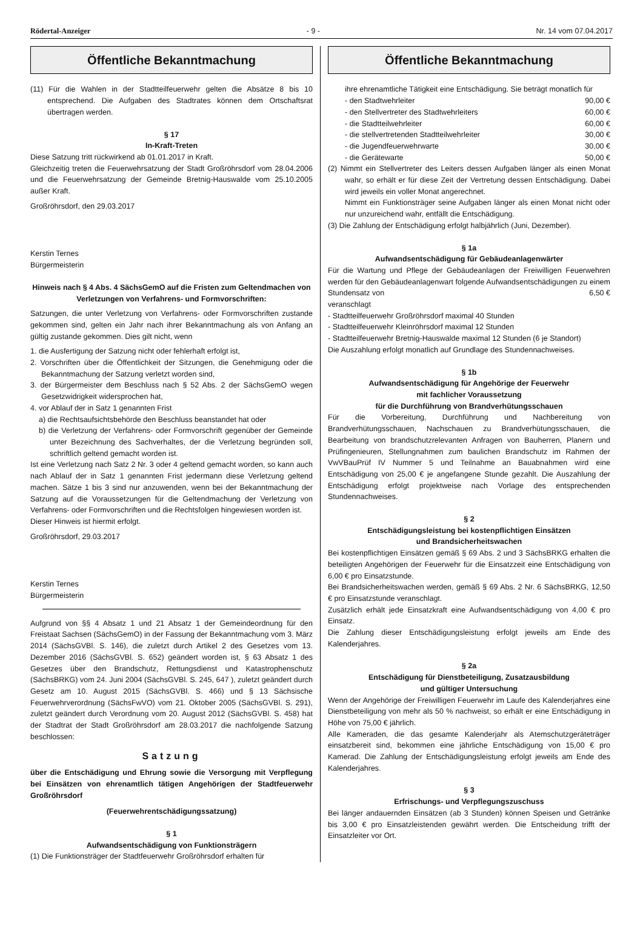Rödertal-Anzeiger - 9 - Nr. 14 vom 07.04.2017
Öffentliche Bekanntmachung
(11) Für die Wahlen in der Stadtteilfeuerwehr gelten die Absätze 8 bis 10 entsprechend. Die Aufgaben des Stadtrates können dem Ortschaftsrat übertragen werden.
§ 17
In-Kraft-Treten
Diese Satzung tritt rückwirkend ab 01.01.2017 in Kraft.
Gleichzeitig treten die Feuerwehrsatzung der Stadt Großröhrsdorf vom 28.04.2006 und die Feuerwehrsatzung der Gemeinde Bretnig-Hauswalde vom 25.10.2005 außer Kraft.
Großröhrsdorf, den 29.03.2017
Kerstin Ternes
Bürgermeisterin
Hinweis nach § 4 Abs. 4 SächsGemO auf die Fristen zum Geltendmachen von Verletzungen von Verfahrens- und Formvorschriften:
Satzungen, die unter Verletzung von Verfahrens- oder Formvorschriften zustande gekommen sind, gelten ein Jahr nach ihrer Bekanntmachung als von Anfang an gültig zustande gekommen. Dies gilt nicht, wenn
1. die Ausfertigung der Satzung nicht oder fehlerhaft erfolgt ist,
2. Vorschriften über die Öffentlichkeit der Sitzungen, die Genehmigung oder die Bekanntmachung der Satzung verletzt worden sind,
3. der Bürgermeister dem Beschluss nach § 52 Abs. 2 der SächsGemO wegen Gesetzwidrigkeit widersprochen hat,
4. vor Ablauf der in Satz 1 genannten Frist
a) die Rechtsaufsichtsbehörde den Beschluss beanstandet hat oder
b) die Verletzung der Verfahrens- oder Formvorschrift gegenüber der Gemeinde unter Bezeichnung des Sachverhaltes, der die Verletzung begründen soll, schriftlich geltend gemacht worden ist.
Ist eine Verletzung nach Satz 2 Nr. 3 oder 4 geltend gemacht worden, so kann auch nach Ablauf der in Satz 1 genannten Frist jedermann diese Verletzung geltend machen. Sätze 1 bis 3 sind nur anzuwenden, wenn bei der Bekanntmachung der Satzung auf die Voraussetzungen für die Geltendmachung der Verletzung von Verfahrens- oder Formvorschriften und die Rechtsfolgen hingewiesen worden ist.
Dieser Hinweis ist hiermit erfolgt.
Großröhrsdorf, 29.03.2017
Kerstin Ternes
Bürgermeisterin
Aufgrund von §§ 4 Absatz 1 und 21 Absatz 1 der Gemeindeordnung für den Freistaat Sachsen (SächsGemO) in der Fassung der Bekanntmachung vom 3. März 2014 (SächsGVBl. S. 146), die zuletzt durch Artikel 2 des Gesetzes vom 13. Dezember 2016 (SächsGVBl. S. 652) geändert worden ist, § 63 Absatz 1 des Gesetzes über den Brandschutz, Rettungsdienst und Katastrophenschutz (SächsBRKG) vom 24. Juni 2004 (SächsGVBl. S. 245, 647 ), zuletzt geändert durch Gesetz am 10. August 2015 (SächsGVBl. S. 466) und § 13 Sächsische Feuerwehrverordnung (SächsFwVO) vom 21. Oktober 2005 (SächsGVBl. S. 291), zuletzt geändert durch Verordnung vom 20. August 2012 (SächsGVBl. S. 458) hat der Stadtrat der Stadt Großröhrsdorf am 28.03.2017 die nachfolgende Satzung beschlossen:
Satzung
über die Entschädigung und Ehrung sowie die Versorgung mit Verpflegung bei Einsätzen von ehrenamtlich tätigen Angehörigen der Stadtfeuerwehr Großröhrsdorf
(Feuerwehrentschädigungssatzung)
§ 1
Aufwandsentschädigung von Funktionsträgern
(1) Die Funktionsträger der Stadtfeuerwehr Großröhrsdorf erhalten für
Öffentliche Bekanntmachung
ihre ehrenamtliche Tätigkeit eine Entschädigung. Sie beträgt monatlich für
- den Stadtwehrleiter 90,00 €
- den Stellvertreter des Stadtwehrleiters 60,00 €
- die Stadtteilwehrleiter 60,00 €
- die stellvertretenden Stadtteilwehrleiter 30,00 €
- die Jugendfeuerwehrwarte 30,00 €
- die Gerätewarte 50,00 €
(2) Nimmt ein Stellvertreter des Leiters dessen Aufgaben länger als einen Monat wahr, so erhält er für diese Zeit der Vertretung dessen Entschädigung. Dabei wird jeweils ein voller Monat angerechnet.
Nimmt ein Funktionsträger seine Aufgaben länger als einen Monat nicht oder nur unzureichend wahr, entfällt die Entschädigung.
(3) Die Zahlung der Entschädigung erfolgt halbjährlich (Juni, Dezember).
§ 1a
Aufwandsentschädigung für Gebäudeanlagenwärter
Für die Wartung und Pflege der Gebäudeanlagen der Freiwilligen Feuerwehren werden für den Gebäudeanlagenwart folgende Aufwandsentschädigungen zu einem Stundensatz von 6,50 €
veranschlagt
- Stadtteilfeuerwehr Großröhrsdorf maximal 40 Stunden
- Stadtteilfeuerwehr Kleinröhrsdorf maximal 12 Stunden
- Stadtteilfeuerwehr Bretnig-Hauswalde maximal 12 Stunden (6 je Standort)
Die Auszahlung erfolgt monatlich auf Grundlage des Stundennachweises.
§ 1b
Aufwandsentschädigung für Angehörige der Feuerwehr
mit fachlicher Voraussetzung
für die Durchführung von Brandverhütungsschauen
Für die Vorbereitung, Durchführung und Nachbereitung von Brandverhütungsschauen, Nachschauen zu Brandverhütungsschauen, die Bearbeitung von brandschutzrelevanten Anfragen von Bauherren, Planern und Prüfingenieuren, Stellungnahmen zum baulichen Brandschutz im Rahmen der VwVBauPrüf IV Nummer 5 und Teilnahme an Bauabnahmen wird eine Entschädigung von 25,00 € je angefangene Stunde gezahlt. Die Auszahlung der Entschädigung erfolgt projektweise nach Vorlage des entsprechenden Stundennachweises.
§ 2
Entschädigungsleistung bei kostenpflichtigen Einsätzen
und Brandsicherheitswachen
Bei kostenpflichtigen Einsätzen gemäß § 69 Abs. 2 und 3 SächsBRKG erhalten die beteiligten Angehörigen der Feuerwehr für die Einsatzzeit eine Entschädigung von 6,00 € pro Einsatzstunde.
Bei Brandsicherheitswachen werden, gemäß § 69 Abs. 2 Nr. 6 SächsBRKG, 12,50 € pro Einsatzstunde veranschlagt.
Zusätzlich erhält jede Einsatzkraft eine Aufwandsentschädigung von 4,00 € pro Einsatz.
Die Zahlung dieser Entschädigungsleistung erfolgt jeweils am Ende des Kalenderjahres.
§ 2a
Entschädigung für Dienstbeteiligung, Zusatzausbildung
und gültiger Untersuchung
Wenn der Angehörige der Freiwilligen Feuerwehr im Laufe des Kalenderjahres eine Dienstbeteiligung von mehr als 50 % nachweist, so erhält er eine Entschädigung in Höhe von 75,00 € jährlich.
Alle Kameraden, die das gesamte Kalenderjahr als Atemschutzgeräteträger einsatzbereit sind, bekommen eine jährliche Entschädigung von 15,00 € pro Kamerad. Die Zahlung der Entschädigungsleistung erfolgt jeweils am Ende des Kalenderjahres.
§ 3
Erfrischungs- und Verpflegungszuschuss
Bei länger andauernden Einsätzen (ab 3 Stunden) können Speisen und Getränke bis 3,00 € pro Einsatzleistenden gewährt werden. Die Entscheidung trifft der Einsatzleiter vor Ort.